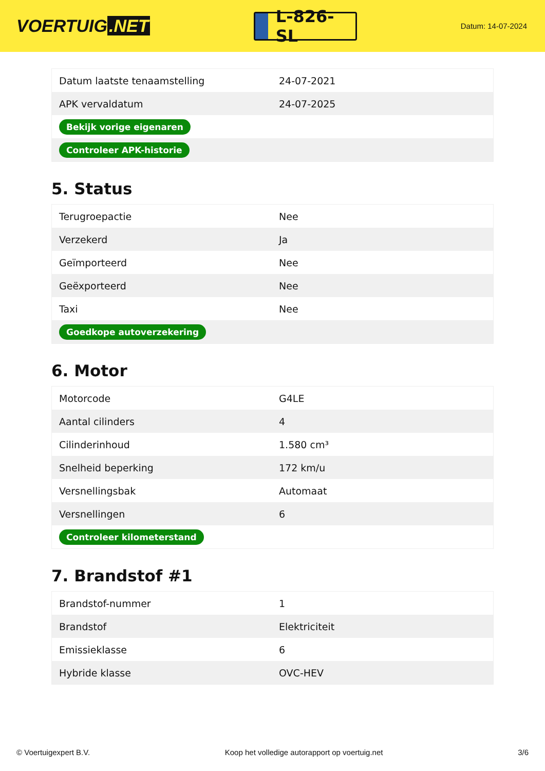VOERTUIG.NET
L-826-SL
Datum: 14-07-2024
| Datum laatste tenaamstelling | 24-07-2021 |
| APK vervaldatum | 24-07-2025 |
| Bekijk vorige eigenaren | |
| Controleer APK-historie | |
5. Status
| Terugroepactie | Nee |
| Verzekerd | Ja |
| Geïmporteerd | Nee |
| Geëxporteerd | Nee |
| Taxi | Nee |
| Goedkope autoverzekering | |
6. Motor
| Motorcode | G4LE |
| Aantal cilinders | 4 |
| Cilinderinhoud | 1.580 cm³ |
| Snelheid beperking | 172 km/u |
| Versnellingsbak | Automaat |
| Versnellingen | 6 |
| Controleer kilometerstand | |
7. Brandstof #1
| Brandstof-nummer | 1 |
| Brandstof | Elektriciteit |
| Emissieklasse | 6 |
| Hybride klasse | OVC-HEV |
© Voertuigexpert B.V. Koop het volledige autorapport op voertuig.net 3/6